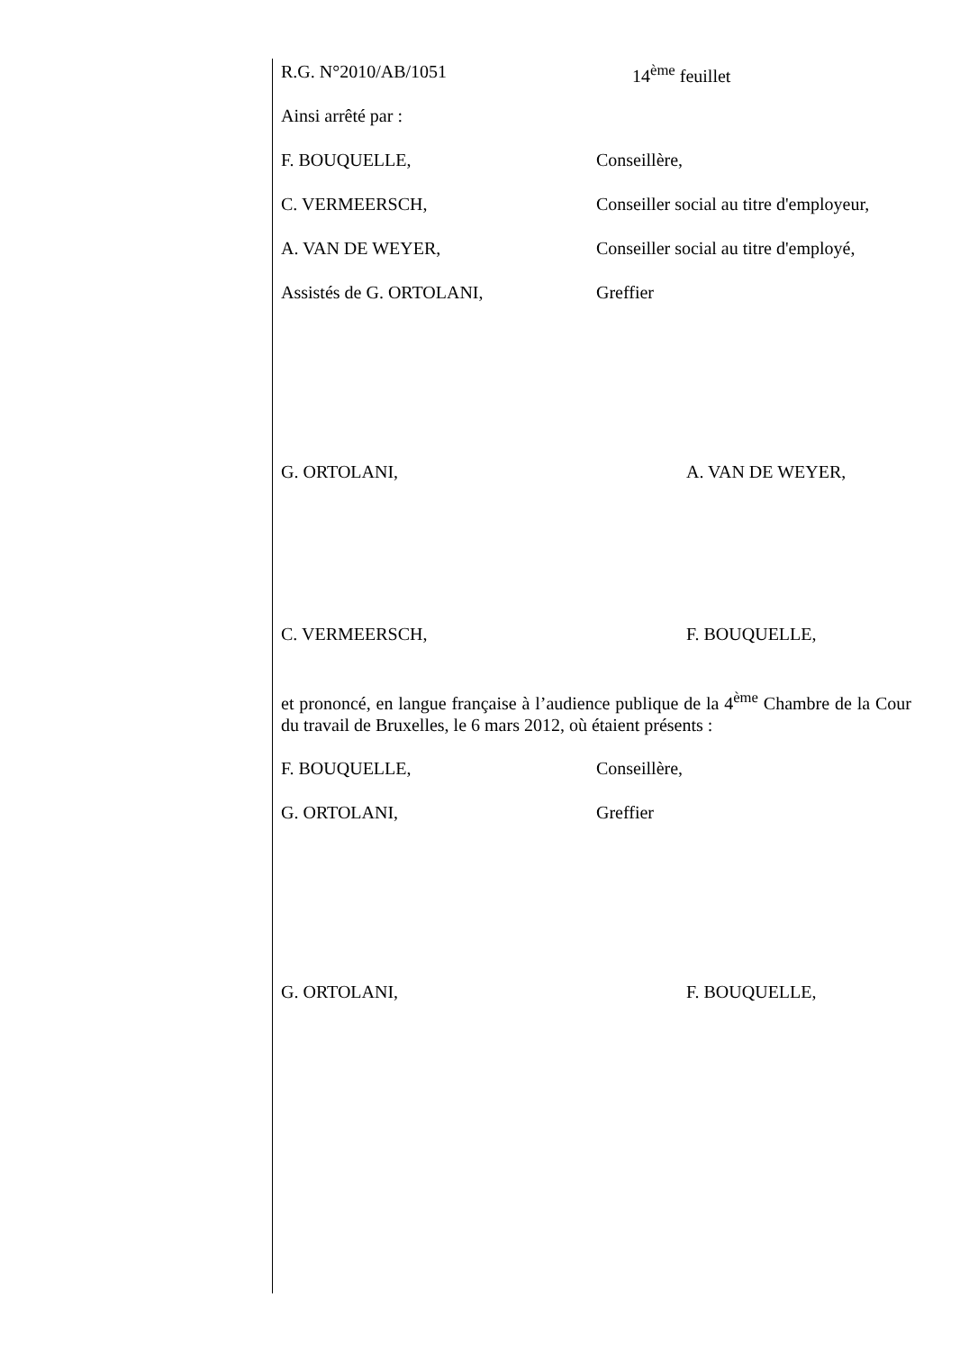R.G. N°2010/AB/1051 14<sup>ème</sup> feuillet
Ainsi arrêté par :
F. BOUQUELLE, Conseillère,
C. VERMEERSCH, Conseiller social au titre d'employeur,
A. VAN DE WEYER, Conseiller social au titre d'employé,
Assistés de G. ORTOLANI, Greffier
G. ORTOLANI, A. VAN DE WEYER,
C. VERMEERSCH, F. BOUQUELLE,
et prononcé, en langue française à l’audience publique de la 4<sup>ème</sup> Chambre de la Cour du travail de Bruxelles, le 6 mars 2012, où étaient présents :
F. BOUQUELLE, Conseillère,
G. ORTOLANI, Greffier
G. ORTOLANI, F. BOUQUELLE,